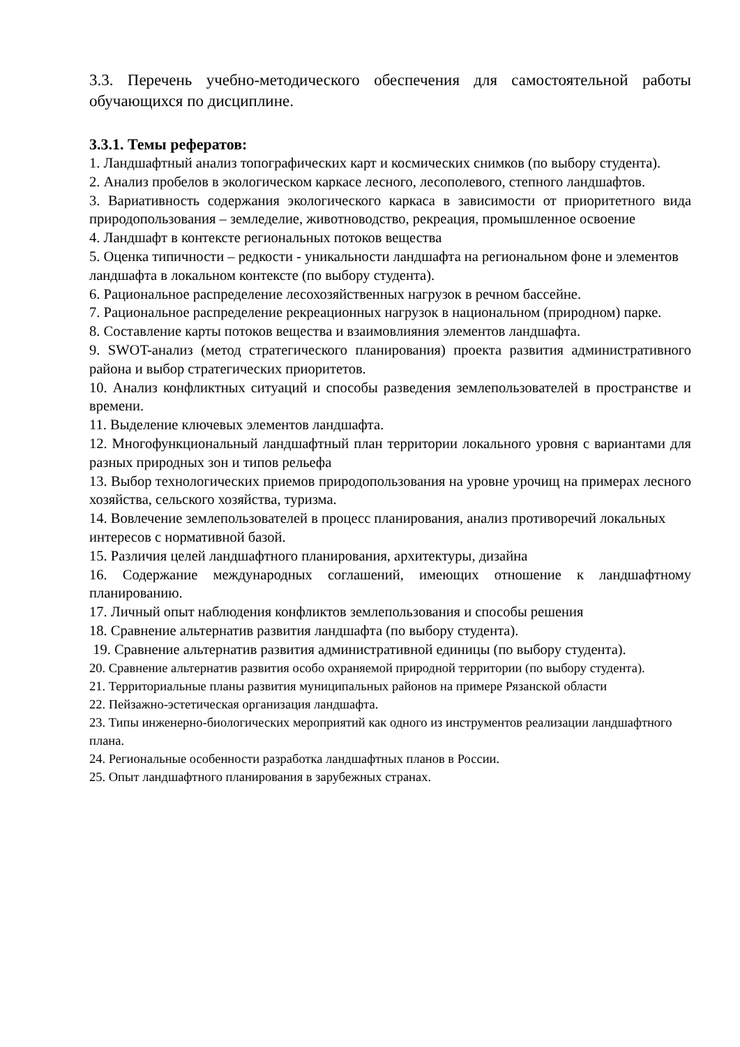3.3. Перечень учебно-методического обеспечения для самостоятельной работы обучающихся по дисциплине.
3.3.1. Темы рефератов:
1. Ландшафтный анализ топографических карт и космических снимков (по выбору студента).
2. Анализ пробелов в экологическом каркасе лесного, лесополевого, степного ландшафтов.
3. Вариативность содержания экологического каркаса в зависимости от приоритетного вида природопользования – земледелие, животноводство, рекреация, промышленное освоение
4. Ландшафт в контексте региональных потоков вещества
5. Оценка типичности – редкости - уникальности ландшафта на региональном фоне и элементов ландшафта в локальном контексте (по выбору студента).
6. Рациональное распределение лесохозяйственных нагрузок в речном бассейне.
7. Рациональное распределение рекреационных нагрузок в национальном (природном) парке.
8. Составление карты потоков вещества и взаимовлияния элементов ландшафта.
9. SWOT-анализ (метод стратегического планирования) проекта развития административного района и выбор стратегических приоритетов.
10. Анализ конфликтных ситуаций и способы разведения землепользователей в пространстве и времени.
11. Выделение ключевых элементов ландшафта.
12. Многофункциональный ландшафтный план территории локального уровня с вариантами для разных природных зон и типов рельефа
13. Выбор технологических приемов природопользования на уровне урочищ на примерах лесного хозяйства, сельского хозяйства, туризма.
14. Вовлечение землепользователей в процесс планирования, анализ противоречий локальных интересов с нормативной базой.
15. Различия целей ландшафтного планирования, архитектуры, дизайна
16. Содержание международных соглашений, имеющих отношение к ландшафтному планированию.
17. Личный опыт наблюдения конфликтов землепользования и способы решения
18. Сравнение альтернатив развития ландшафта (по выбору студента).
19. Сравнение альтернатив развития административной единицы (по выбору студента).
20. Сравнение альтернатив развития особо охраняемой природной территории (по выбору студента).
21. Территориальные планы развития муниципальных районов на примере Рязанской области
22. Пейзажно-эстетическая организация ландшафта.
23. Типы инженерно-биологических мероприятий как одного из инструментов реализации ландшафтного плана.
24. Региональные особенности разработка ландшафтных планов в России.
25. Опыт ландшафтного планирования в зарубежных странах.